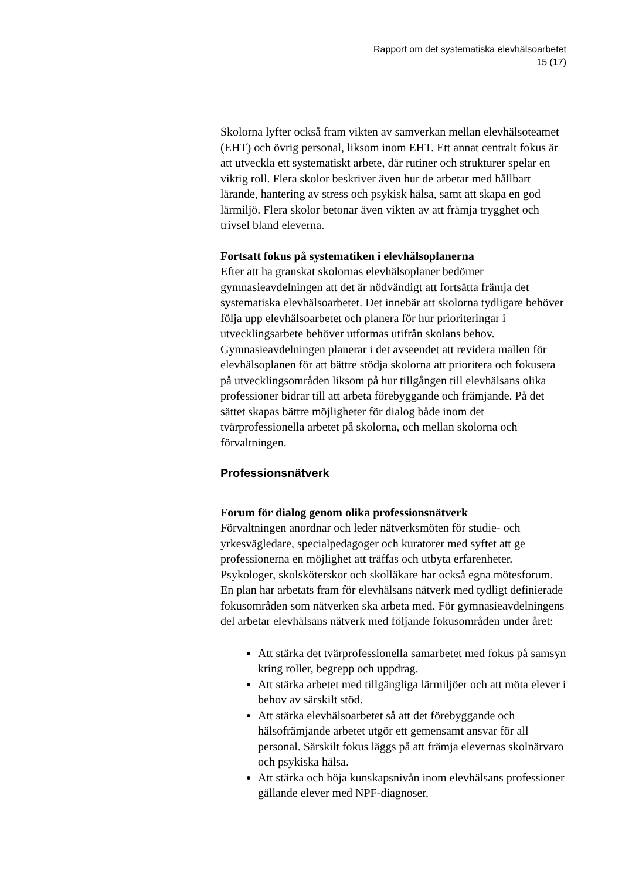Rapport om det systematiska elevhälsoarbetet
15 (17)
Skolorna lyfter också fram vikten av samverkan mellan elevhälsoteamet (EHT) och övrig personal, liksom inom EHT. Ett annat centralt fokus är att utveckla ett systematiskt arbete, där rutiner och strukturer spelar en viktig roll. Flera skolor beskriver även hur de arbetar med hållbart lärande, hantering av stress och psykisk hälsa, samt att skapa en god lärmiljö. Flera skolor betonar även vikten av att främja trygghet och trivsel bland eleverna.
Fortsatt fokus på systematiken i elevhälsoplanerna
Efter att ha granskat skolornas elevhälsoplaner bedömer gymnasieavdelningen att det är nödvändigt att fortsätta främja det systematiska elevhälsoarbetet. Det innebär att skolorna tydligare behöver följa upp elevhälsoarbetet och planera för hur prioriteringar i utvecklingsarbete behöver utformas utifrån skolans behov. Gymnasieavdelningen planerar i det avseendet att revidera mallen för elevhälsoplanen för att bättre stödja skolorna att prioritera och fokusera på utvecklingsområden liksom på hur tillgången till elevhälsans olika professioner bidrar till att arbeta förebyggande och främjande. På det sättet skapas bättre möjligheter för dialog både inom det tvärprofessionella arbetet på skolorna, och mellan skolorna och förvaltningen.
Professionsnätverk
Forum för dialog genom olika professionsnätverk
Förvaltningen anordnar och leder nätverksmöten för studie- och yrkesvägledare, specialpedagoger och kuratorer med syftet att ge professionerna en möjlighet att träffas och utbyta erfarenheter. Psykologer, skolsköterskor och skolläkare har också egna mötesforum. En plan har arbetats fram för elevhälsans nätverk med tydligt definierade fokusområden som nätverken ska arbeta med. För gymnasieavdelningens del arbetar elevhälsans nätverk med följande fokusområden under året:
Att stärka det tvärprofessionella samarbetet med fokus på samsyn kring roller, begrepp och uppdrag.
Att stärka arbetet med tillgängliga lärmiljöer och att möta elever i behov av särskilt stöd.
Att stärka elevhälsoarbetet så att det förebyggande och hälsofrämjande arbetet utgör ett gemensamt ansvar för all personal. Särskilt fokus läggs på att främja elevernas skolnärvaro och psykiska hälsa.
Att stärka och höja kunskapsnivån inom elevhälsans professioner gällande elever med NPF-diagnoser.